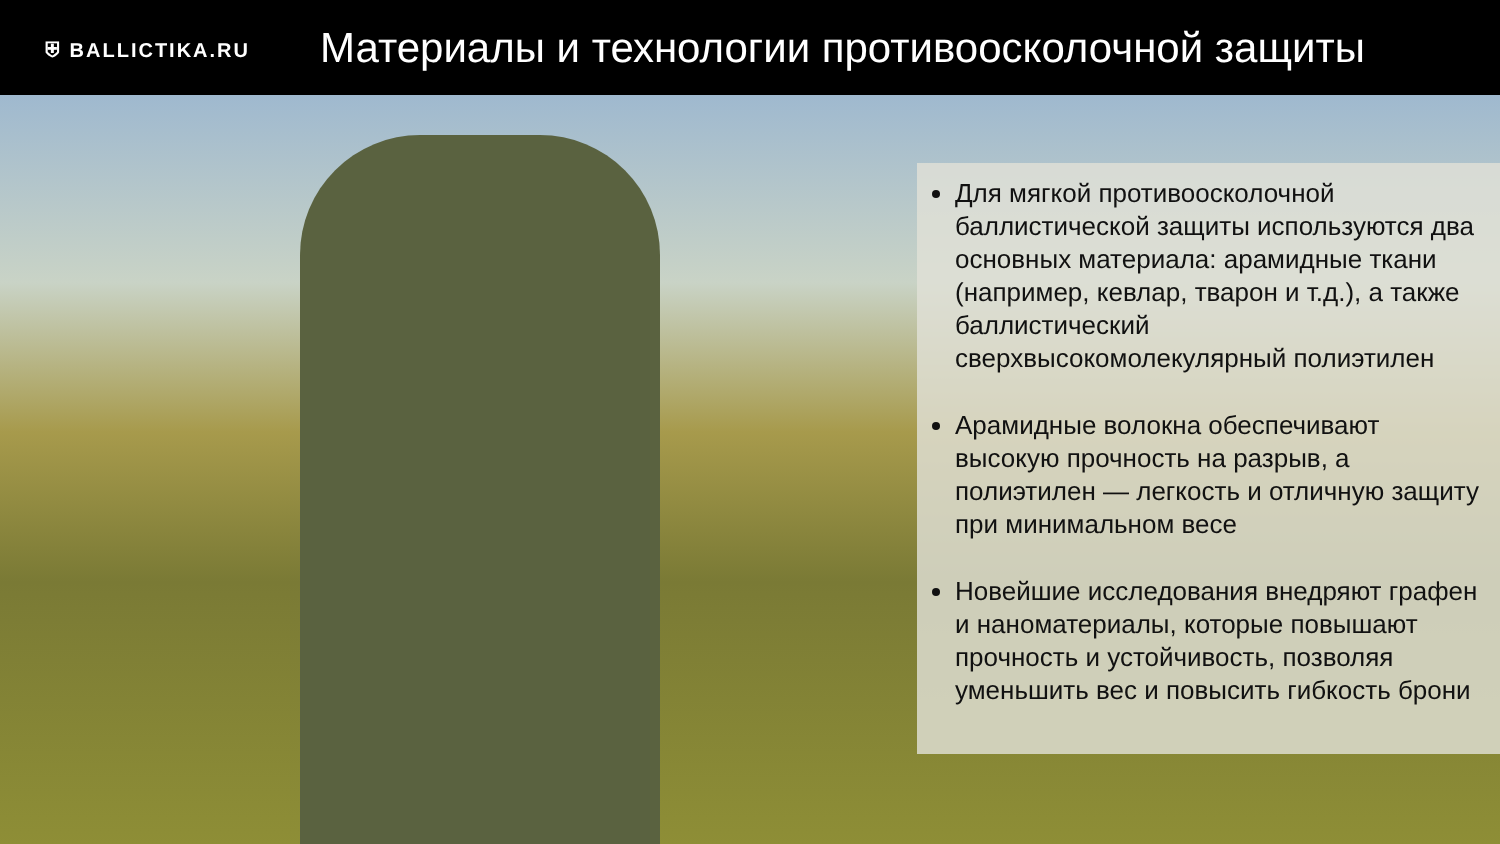⛨ BALLICTIKA.RU
Материалы и технологии противоосколочной защиты
Для мягкой противоосколочной баллистической защиты используются два основных материала: арамидные ткани (например, кевлар, тварон и т.д.), а также баллистический сверхвысокомолекулярный полиэтилен
Арамидные волокна обеспечивают высокую прочность на разрыв, а полиэтилен — легкость и отличную защиту при минимальном весе
Новейшие исследования внедряют графен и наноматериалы, которые повышают прочность и устойчивость, позволяя уменьшить вес и повысить гибкость брони